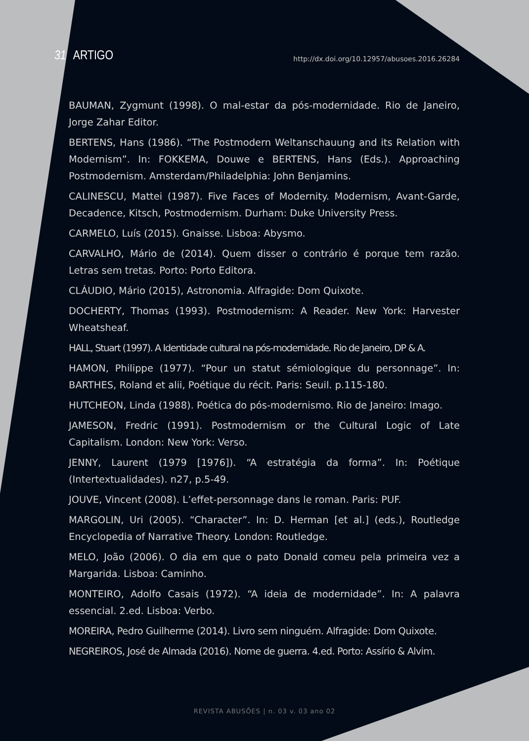31 ARTIGO
http://dx.doi.org/10.12957/abusoes.2016.26284
BAUMAN, Zygmunt (1998). O mal-estar da pós-modernidade. Rio de Janeiro, Jorge Zahar Editor.
BERTENS, Hans (1986). “The Postmodern Weltanschauung and its Relation with Modernism”. In: FOKKEMA, Douwe e BERTENS, Hans (Eds.). Approaching Postmodernism. Amsterdam/Philadelphia: John Benjamins.
CALINESCU, Mattei (1987). Five Faces of Modernity. Modernism, Avant-Garde, Decadence, Kitsch, Postmodernism. Durham: Duke University Press.
CARMELO, Luís (2015). Gnaisse. Lisboa: Abysmo.
CARVALHO, Mário de (2014). Quem disser o contrário é porque tem razão. Letras sem tretas. Porto: Porto Editora.
CLÁUDIO, Mário (2015), Astronomia. Alfragide: Dom Quixote.
DOCHERTY, Thomas (1993). Postmodernism: A Reader. New York: Harvester Wheatsheaf.
HALL, Stuart (1997). A Identidade cultural na pós-modernidade. Rio de Janeiro, DP & A.
HAMON, Philippe (1977). “Pour un statut sémiologique du personnage”. In: BARTHES, Roland et alii, Poétique du récit. Paris: Seuil. p.115-180.
HUTCHEON, Linda (1988). Poética do pós-modernismo. Rio de Janeiro: Imago.
JAMESON, Fredric (1991). Postmodernism or the Cultural Logic of Late Capitalism. London: New York: Verso.
JENNY, Laurent (1979 [1976]). “A estratégia da forma”. In: Poétique (Intertextualidades). n27, p.5-49.
JOUVE, Vincent (2008). L’effet-personnage dans le roman. Paris: PUF.
MARGOLIN, Uri (2005). “Character”. In: D. Herman [et al.] (eds.), Routledge Encyclopedia of Narrative Theory. London: Routledge.
MELO, João (2006). O dia em que o pato Donald comeu pela primeira vez a Margarida. Lisboa: Caminho.
MONTEIRO, Adolfo Casais (1972). “A ideia de modernidade”. In: A palavra essencial. 2.ed. Lisboa: Verbo.
MOREIRA, Pedro Guilherme (2014). Livro sem ninguém. Alfragide: Dom Quixote.
NEGREIROS, José de Almada (2016). Nome de guerra. 4.ed. Porto: Assírio & Alvim.
REVISTA ABUSÕES | n. 03 v. 03 ano 02